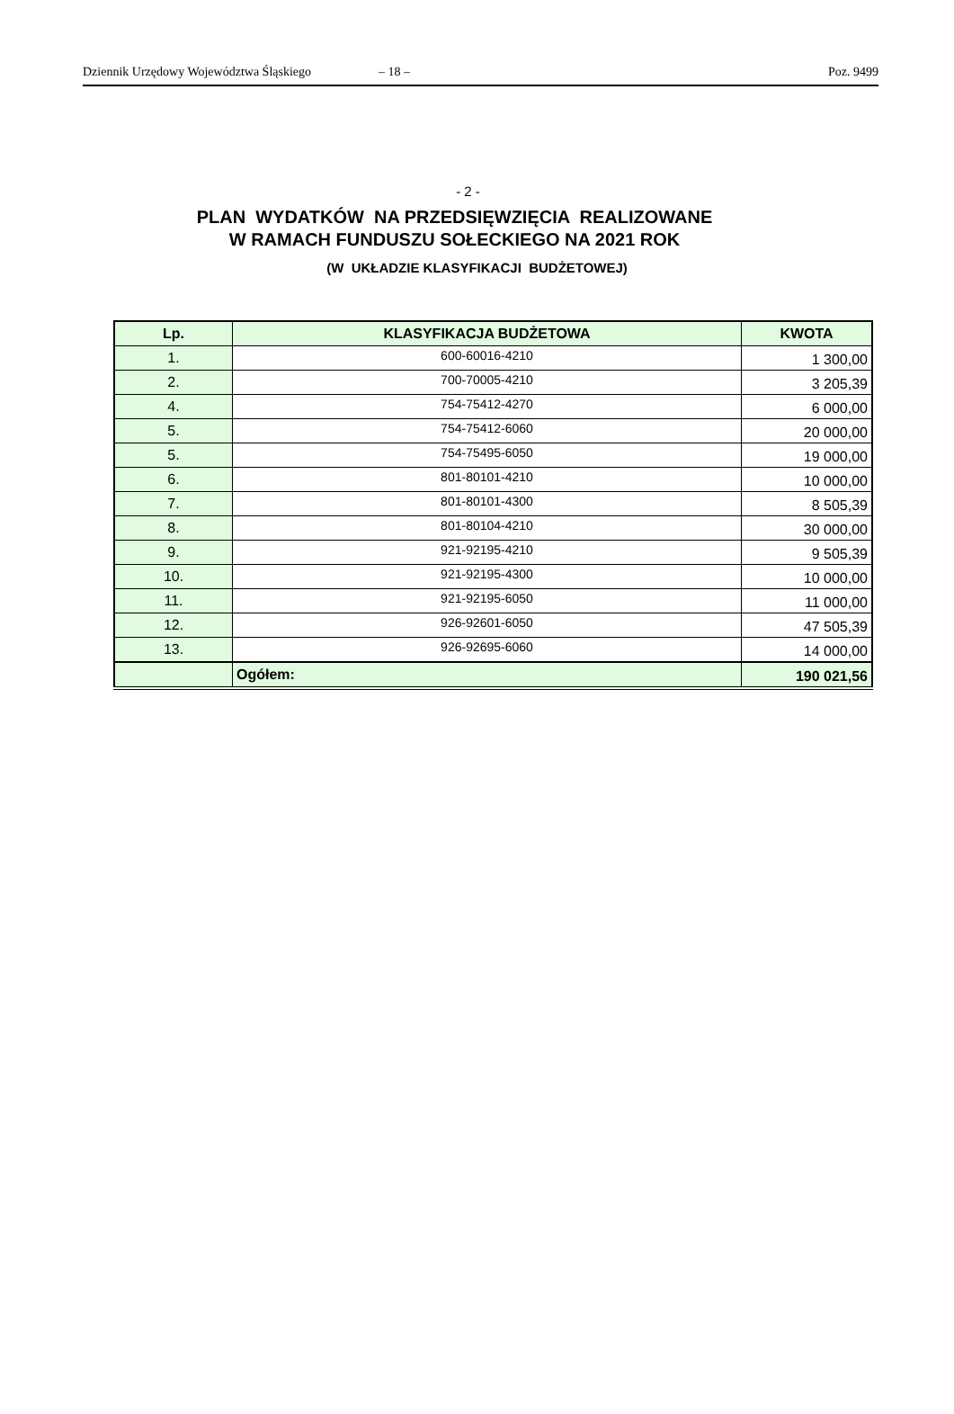Dziennik Urzędowy Województwa Śląskiego – 18 – Poz. 9499
- 2 -
PLAN WYDATKÓW NA PRZEDSIĘWZIĘCIA REALIZOWANE
W RAMACH FUNDUSZU SOŁECKIEGO NA 2021 ROK
(W UKŁADZIE KLASYFIKACJI BUDŻETOWEJ)
| Lp. | KLASYFIKACJA BUDŻETOWA | KWOTA |
| --- | --- | --- |
| 1. | 600-60016-4210 | 1 300,00 |
| 2. | 700-70005-4210 | 3 205,39 |
| 4. | 754-75412-4270 | 6 000,00 |
| 5. | 754-75412-6060 | 20 000,00 |
| 5. | 754-75495-6050 | 19 000,00 |
| 6. | 801-80101-4210 | 10 000,00 |
| 7. | 801-80101-4300 | 8 505,39 |
| 8. | 801-80104-4210 | 30 000,00 |
| 9. | 921-92195-4210 | 9 505,39 |
| 10. | 921-92195-4300 | 10 000,00 |
| 11. | 921-92195-6050 | 11 000,00 |
| 12. | 926-92601-6050 | 47 505,39 |
| 13. | 926-92695-6060 | 14 000,00 |
| | Ogółem: | 190 021,56 |